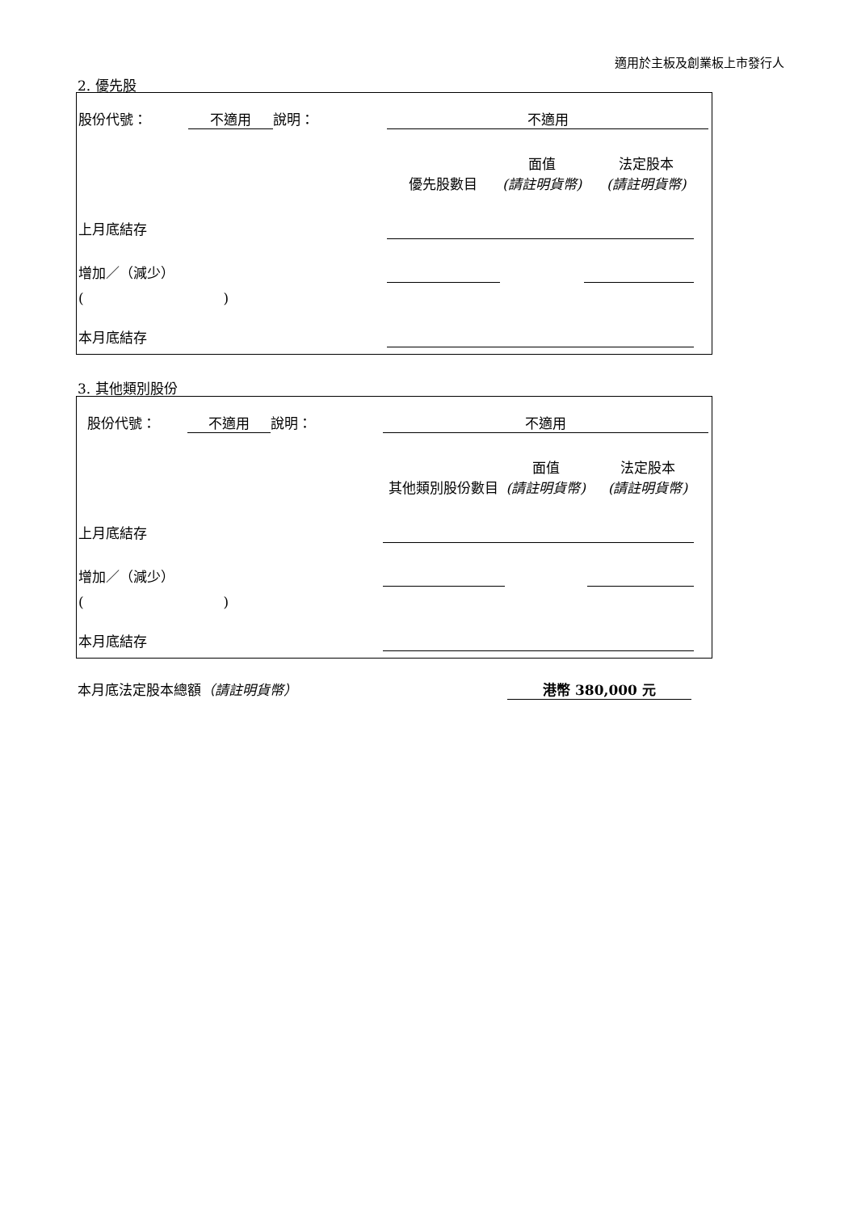適用於主板及創業板上市發行人
2. 優先股
| 股份代號： | 不適用 | 說明： | | 不適用 | | | |
| | | | | 優先股數目 | 面值 (請註明貨幣) | 法定股本 (請註明貨幣) | |
| 上月底結存 | | | | | | | |
| 增加／（減少） | | | | | | | |
| ( ) | | | | | | | |
| 本月底結存 | | | | | | | |
3. 其他類別股份
| 股份代號： | 不適用 | 說明： | | 不適用 | | | |
| | | | | 其他類別股份數目 | 面值 (請註明貨幣) | 法定股本 (請註明貨幣) | |
| 上月底結存 | | | | | | | |
| 增加／（減少） | | | | | | | |
| ( ) | | | | | | | |
| 本月底結存 | | | | | | | |
本月底法定股本總額（請註明貨幣） 港幣 380,000 元